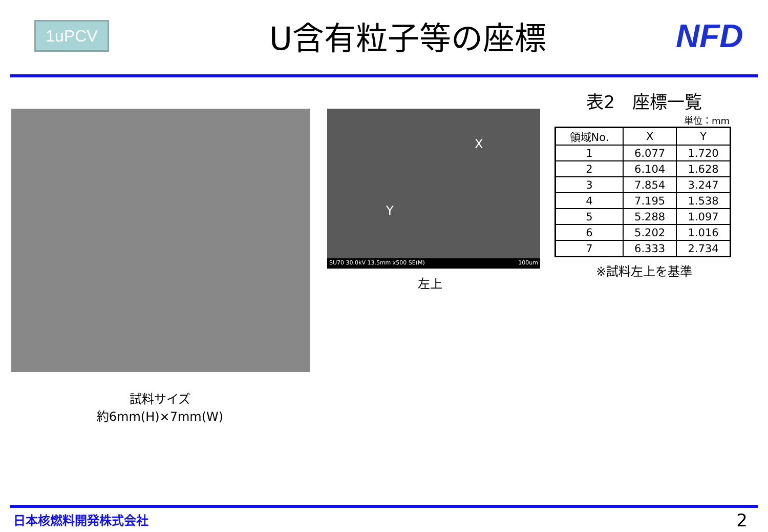1uPCV
U含有粒子等の座標 NFD
試料サイズ
約6mm(H)×7mm(W)
X
Y
SU70 30.0kV 13.5mm x500 SE(M) 100um
左上
表2　座標一覧
単位：mm
| 領域No. | X | Y |
| --- | --- | --- |
| 1 | 6.077 | 1.720 |
| 2 | 6.104 | 1.628 |
| 3 | 7.854 | 3.247 |
| 4 | 7.195 | 1.538 |
| 5 | 5.288 | 1.097 |
| 6 | 5.202 | 1.016 |
| 7 | 6.333 | 2.734 |
※試料左上を基準
日本核燃料開発株式会社 2